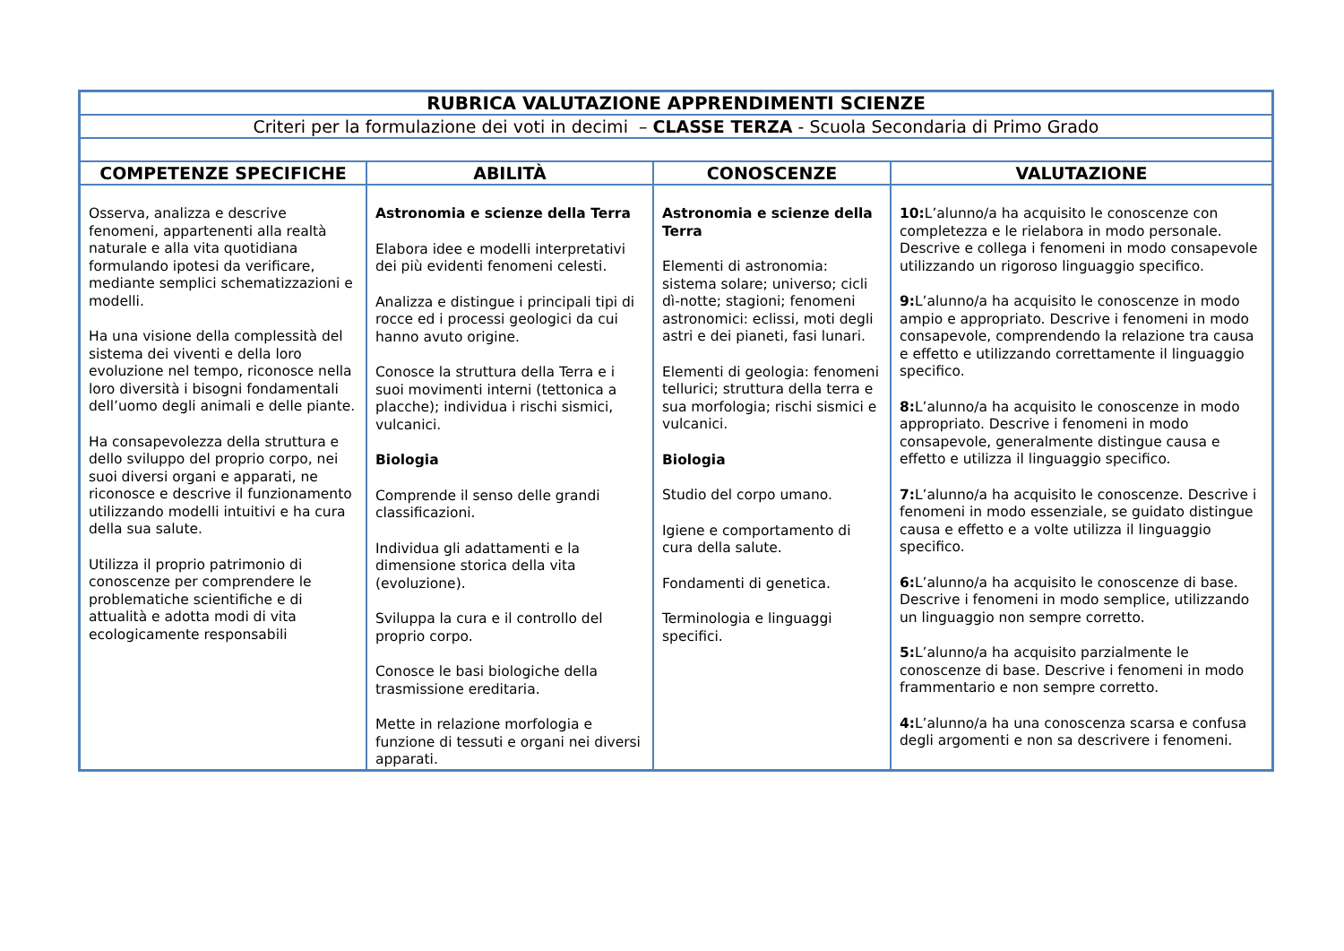| RUBRICA VALUTAZIONE APPRENDIMENTI SCIENZE | | | |
| Criteri per la formulazione dei voti in decimi – CLASSE TERZA - Scuola Secondaria di Primo Grado | | | |
| COMPETENZE SPECIFICHE | ABILITÀ | CONOSCENZE | VALUTAZIONE |
| Osserva, analizza e descrive fenomeni, appartenenti alla realtà naturale e alla vita quotidiana formulando ipotesi da verificare, mediante semplici schematizzazioni e modelli. Ha una visione della complessità del sistema dei viventi e della loro evoluzione nel tempo, riconosce nella loro diversità i bisogni fondamentali dell’uomo degli animali e delle piante. Ha consapevolezza della struttura e dello sviluppo del proprio corpo, nei suoi diversi organi e apparati, ne riconosce e descrive il funzionamento utilizzando modelli intuitivi e ha cura della sua salute. Utilizza il proprio patrimonio di conoscenze per comprendere le problematiche scientifiche e di attualità e adotta modi di vita ecologicamente responsabili | Astronomia e scienze della Terra Elabora idee e modelli interpretativi dei più evidenti fenomeni celesti. Analizza e distingue i principali tipi di rocce ed i processi geologici da cui hanno avuto origine. Conosce la struttura della Terra e i suoi movimenti interni (tettonica a placche); individua i rischi sismici, vulcanici. Biologia Comprende il senso delle grandi classificazioni. Individua gli adattamenti e la dimensione storica della vita (evoluzione). Sviluppa la cura e il controllo del proprio corpo. Conosce le basi biologiche della trasmissione ereditaria. Mette in relazione morfologia e funzione di tessuti e organi nei diversi apparati. | Astronomia e scienze della Terra Elementi di astronomia: sistema solare; universo; cicli dì-notte; stagioni; fenomeni astronomici: eclissi, moti degli astri e dei pianeti, fasi lunari. Elementi di geologia: fenomeni tellurici; struttura della terra e sua morfologia; rischi sismici e vulcanici. Biologia Studio del corpo umano. Igiene e comportamento di cura della salute. Fondamenti di genetica. Terminologia e linguaggi specifici. | 10: L’alunno/a ha acquisito le conoscenze con completezza e le rielabora in modo personale. Descrive e collega i fenomeni in modo consapevole utilizzando un rigoroso linguaggio specifico. 9: L’alunno/a ha acquisito le conoscenze in modo ampio e appropriato. Descrive i fenomeni in modo consapevole, comprendendo la relazione tra causa e effetto e utilizzando correttamente il linguaggio specifico. 8: L’alunno/a ha acquisito le conoscenze in modo appropriato. Descrive i fenomeni in modo consapevole, generalmente distingue causa e effetto e utilizza il linguaggio specifico. 7: L’alunno/a ha acquisito le conoscenze. Descrive i fenomeni in modo essenziale, se guidato distingue causa e effetto e a volte utilizza il linguaggio specifico. 6: L’alunno/a ha acquisito le conoscenze di base. Descrive i fenomeni in modo semplice, utilizzando un linguaggio non sempre corretto. 5: L’alunno/a ha acquisito parzialmente le conoscenze di base. Descrive i fenomeni in modo frammentario e non sempre corretto. 4: L’alunno/a ha una conoscenza scarsa e confusa degli argomenti e non sa descrivere i fenomeni. |